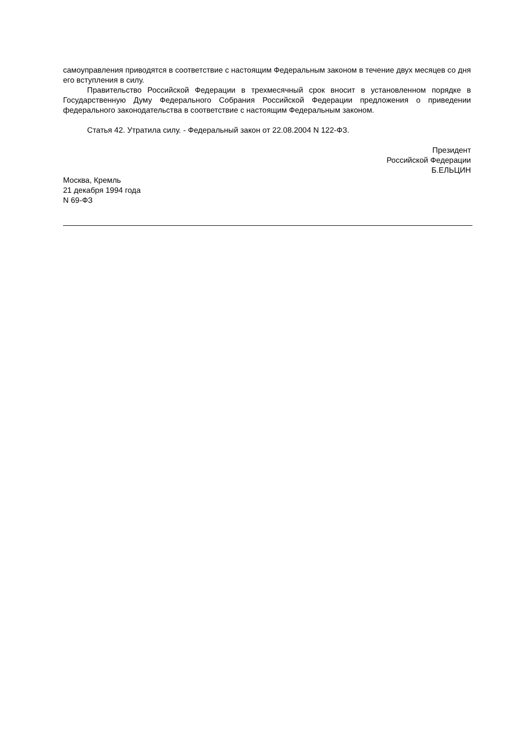самоуправления приводятся в соответствие с настоящим Федеральным законом в течение двух месяцев со дня его вступления в силу.
Правительство Российской Федерации в трехмесячный срок вносит в установленном порядке в Государственную Думу Федерального Собрания Российской Федерации предложения о приведении федерального законодательства в соответствие с настоящим Федеральным законом.
Статья 42. Утратила силу. - Федеральный закон от 22.08.2004 N 122-ФЗ.
Президент
Российской Федерации
Б.ЕЛЬЦИН
Москва, Кремль
21 декабря 1994 года
N 69-ФЗ